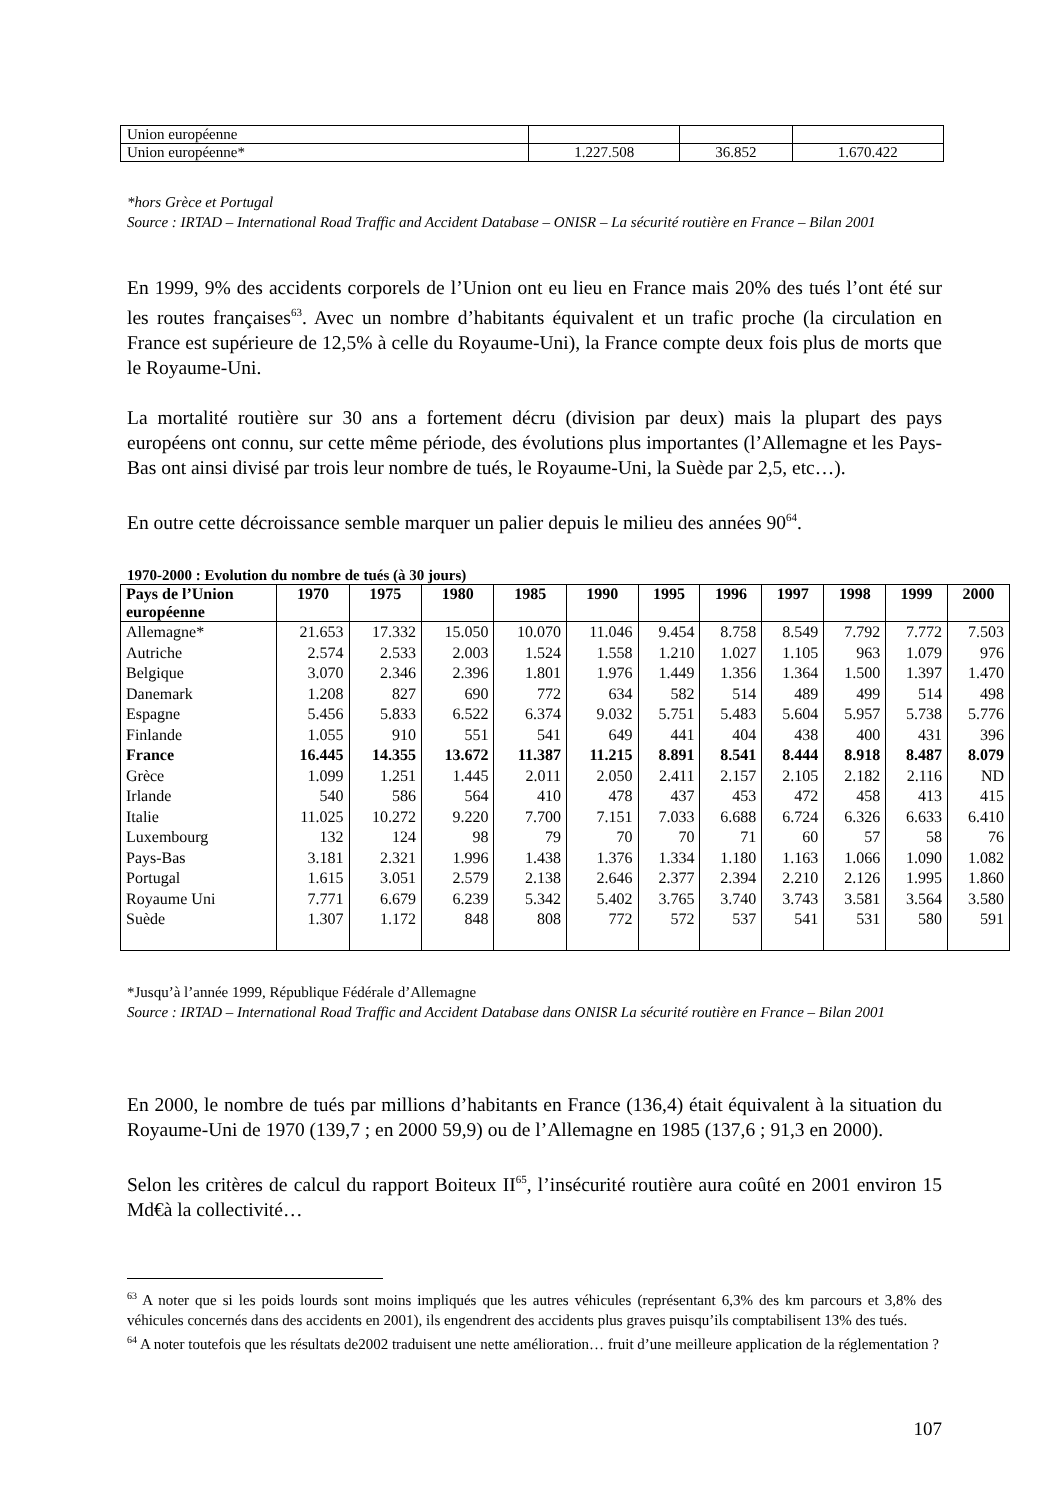| Union européenne | | | |
| Union européenne* | 1.227.508 | 36.852 | 1.670.422 |
*hors Grèce et Portugal
Source : IRTAD – International Road Traffic and Accident Database – ONISR – La sécurité routière en France – Bilan 2001
En 1999, 9% des accidents corporels de l’Union ont eu lieu en France mais 20% des tués l’ont été sur les routes françaises<sup>63</sup>. Avec un nombre d’habitants équivalent et un trafic proche (la circulation en France est supérieure de 12,5% à celle du Royaume-Uni), la France compte deux fois plus de morts que le Royaume-Uni.
La mortalité routière sur 30 ans a fortement décru (division par deux) mais la plupart des pays européens ont connu, sur cette même période, des évolutions plus importantes (l’Allemagne et les Pays-Bas ont ainsi divisé par trois leur nombre de tués, le Royaume-Uni, la Suède par 2,5, etc…).
En outre cette décroissance semble marquer un palier depuis le milieu des années 90<sup>64</sup>.
1970-2000 : Evolution du nombre de tués (à 30 jours)
| Pays de l’Union européenne | 1970 | 1975 | 1980 | 1985 | 1990 | 1995 | 1996 | 1997 | 1998 | 1999 | 2000 |
| --- | --- | --- | --- | --- | --- | --- | --- | --- | --- | --- | --- |
| Allemagne* | 21.653 | 17.332 | 15.050 | 10.070 | 11.046 | 9.454 | 8.758 | 8.549 | 7.792 | 7.772 | 7.503 |
| Autriche | 2.574 | 2.533 | 2.003 | 1.524 | 1.558 | 1.210 | 1.027 | 1.105 | 963 | 1.079 | 976 |
| Belgique | 3.070 | 2.346 | 2.396 | 1.801 | 1.976 | 1.449 | 1.356 | 1.364 | 1.500 | 1.397 | 1.470 |
| Danemark | 1.208 | 827 | 690 | 772 | 634 | 582 | 514 | 489 | 499 | 514 | 498 |
| Espagne | 5.456 | 5.833 | 6.522 | 6.374 | 9.032 | 5.751 | 5.483 | 5.604 | 5.957 | 5.738 | 5.776 |
| Finlande | 1.055 | 910 | 551 | 541 | 649 | 441 | 404 | 438 | 400 | 431 | 396 |
| France | 16.445 | 14.355 | 13.672 | 11.387 | 11.215 | 8.891 | 8.541 | 8.444 | 8.918 | 8.487 | 8.079 |
| Grèce | 1.099 | 1.251 | 1.445 | 2.011 | 2.050 | 2.411 | 2.157 | 2.105 | 2.182 | 2.116 | ND |
| Irlande | 540 | 586 | 564 | 410 | 478 | 437 | 453 | 472 | 458 | 413 | 415 |
| Italie | 11.025 | 10.272 | 9.220 | 7.700 | 7.151 | 7.033 | 6.688 | 6.724 | 6.326 | 6.633 | 6.410 |
| Luxembourg | 132 | 124 | 98 | 79 | 70 | 70 | 71 | 60 | 57 | 58 | 76 |
| Pays-Bas | 3.181 | 2.321 | 1.996 | 1.438 | 1.376 | 1.334 | 1.180 | 1.163 | 1.066 | 1.090 | 1.082 |
| Portugal | 1.615 | 3.051 | 2.579 | 2.138 | 2.646 | 2.377 | 2.394 | 2.210 | 2.126 | 1.995 | 1.860 |
| Royaume Uni | 7.771 | 6.679 | 6.239 | 5.342 | 5.402 | 3.765 | 3.740 | 3.743 | 3.581 | 3.564 | 3.580 |
| Suède | 1.307 | 1.172 | 848 | 808 | 772 | 572 | 537 | 541 | 531 | 580 | 591 |
*Jusqu’à l’année 1999, République Fédérale d’Allemagne
Source : IRTAD – International Road Traffic and Accident Database dans ONISR La sécurité routière en France – Bilan 2001
En 2000, le nombre de tués par millions d’habitants en France (136,4) était équivalent à la situation du Royaume-Uni de 1970 (139,7 ; en 2000 59,9) ou de l’Allemagne en 1985 (137,6 ; 91,3 en 2000).
Selon les critères de calcul du rapport Boiteux II<sup>65</sup>, l’insécurité routière aura coûté en 2001 environ 15 Md€à la collectivité…
<sup>63</sup> A noter que si les poids lourds sont moins impliqués que les autres véhicules (représentant 6,3% des km parcours et 3,8% des véhicules concernés dans des accidents en 2001), ils engendrent des accidents plus graves puisqu’ils comptabilisent 13% des tués.
<sup>64</sup> A noter toutefois que les résultats de2002 traduisent une nette amélioration… fruit d’une meilleure application de la réglementation ?
107